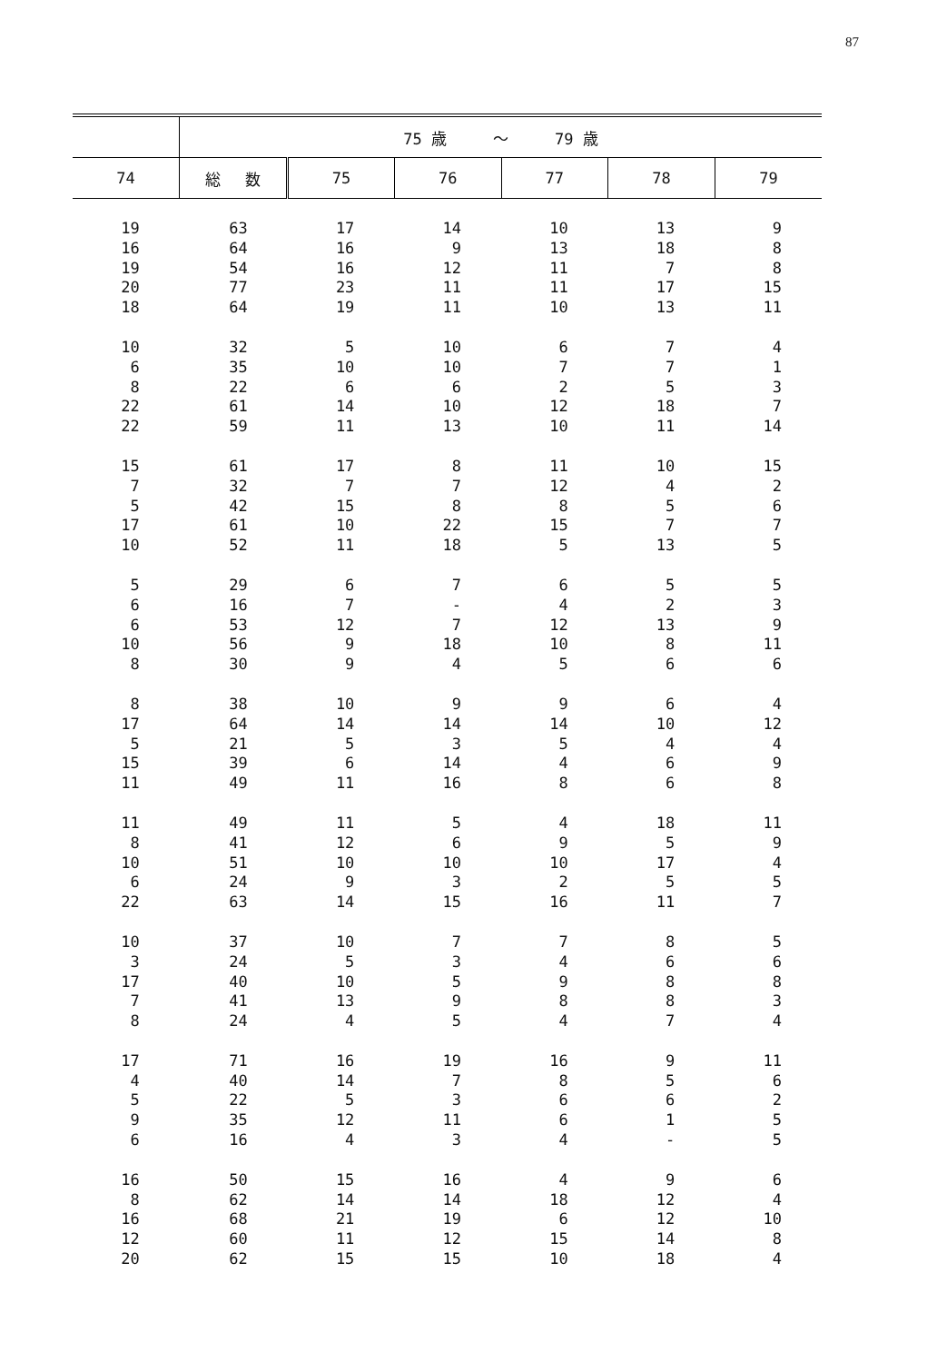87
| | 75 歳 ～ 79 歳 | | | | | |
| --- | --- | --- | --- | --- | --- | --- |
| 74 | 総 数 | 75 | 76 | 77 | 78 | 79 |
| 19 | 63 | 17 | 14 | 10 | 13 | 9 |
| 16 | 64 | 16 | 9 | 13 | 18 | 8 |
| 19 | 54 | 16 | 12 | 11 | 7 | 8 |
| 20 | 77 | 23 | 11 | 11 | 17 | 15 |
| 18 | 64 | 19 | 11 | 10 | 13 | 11 |
| 10 | 32 | 5 | 10 | 6 | 7 | 4 |
| 6 | 35 | 10 | 10 | 7 | 7 | 1 |
| 8 | 22 | 6 | 6 | 2 | 5 | 3 |
| 22 | 61 | 14 | 10 | 12 | 18 | 7 |
| 22 | 59 | 11 | 13 | 10 | 11 | 14 |
| 15 | 61 | 17 | 8 | 11 | 10 | 15 |
| 7 | 32 | 7 | 7 | 12 | 4 | 2 |
| 5 | 42 | 15 | 8 | 8 | 5 | 6 |
| 17 | 61 | 10 | 22 | 15 | 7 | 7 |
| 10 | 52 | 11 | 18 | 5 | 13 | 5 |
| 5 | 29 | 6 | 7 | 6 | 5 | 5 |
| 6 | 16 | 7 | - | 4 | 2 | 3 |
| 6 | 53 | 12 | 7 | 12 | 13 | 9 |
| 10 | 56 | 9 | 18 | 10 | 8 | 11 |
| 8 | 30 | 9 | 4 | 5 | 6 | 6 |
| 8 | 38 | 10 | 9 | 9 | 6 | 4 |
| 17 | 64 | 14 | 14 | 14 | 10 | 12 |
| 5 | 21 | 5 | 3 | 5 | 4 | 4 |
| 15 | 39 | 6 | 14 | 4 | 6 | 9 |
| 11 | 49 | 11 | 16 | 8 | 6 | 8 |
| 11 | 49 | 11 | 5 | 4 | 18 | 11 |
| 8 | 41 | 12 | 6 | 9 | 5 | 9 |
| 10 | 51 | 10 | 10 | 10 | 17 | 4 |
| 6 | 24 | 9 | 3 | 2 | 5 | 5 |
| 22 | 63 | 14 | 15 | 16 | 11 | 7 |
| 10 | 37 | 10 | 7 | 7 | 8 | 5 |
| 3 | 24 | 5 | 3 | 4 | 6 | 6 |
| 17 | 40 | 10 | 5 | 9 | 8 | 8 |
| 7 | 41 | 13 | 9 | 8 | 8 | 3 |
| 8 | 24 | 4 | 5 | 4 | 7 | 4 |
| 17 | 71 | 16 | 19 | 16 | 9 | 11 |
| 4 | 40 | 14 | 7 | 8 | 5 | 6 |
| 5 | 22 | 5 | 3 | 6 | 6 | 2 |
| 9 | 35 | 12 | 11 | 6 | 1 | 5 |
| 6 | 16 | 4 | 3 | 4 | - | 5 |
| 16 | 50 | 15 | 16 | 4 | 9 | 6 |
| 8 | 62 | 14 | 14 | 18 | 12 | 4 |
| 16 | 68 | 21 | 19 | 6 | 12 | 10 |
| 12 | 60 | 11 | 12 | 15 | 14 | 8 |
| 20 | 62 | 15 | 15 | 10 | 18 | 4 |